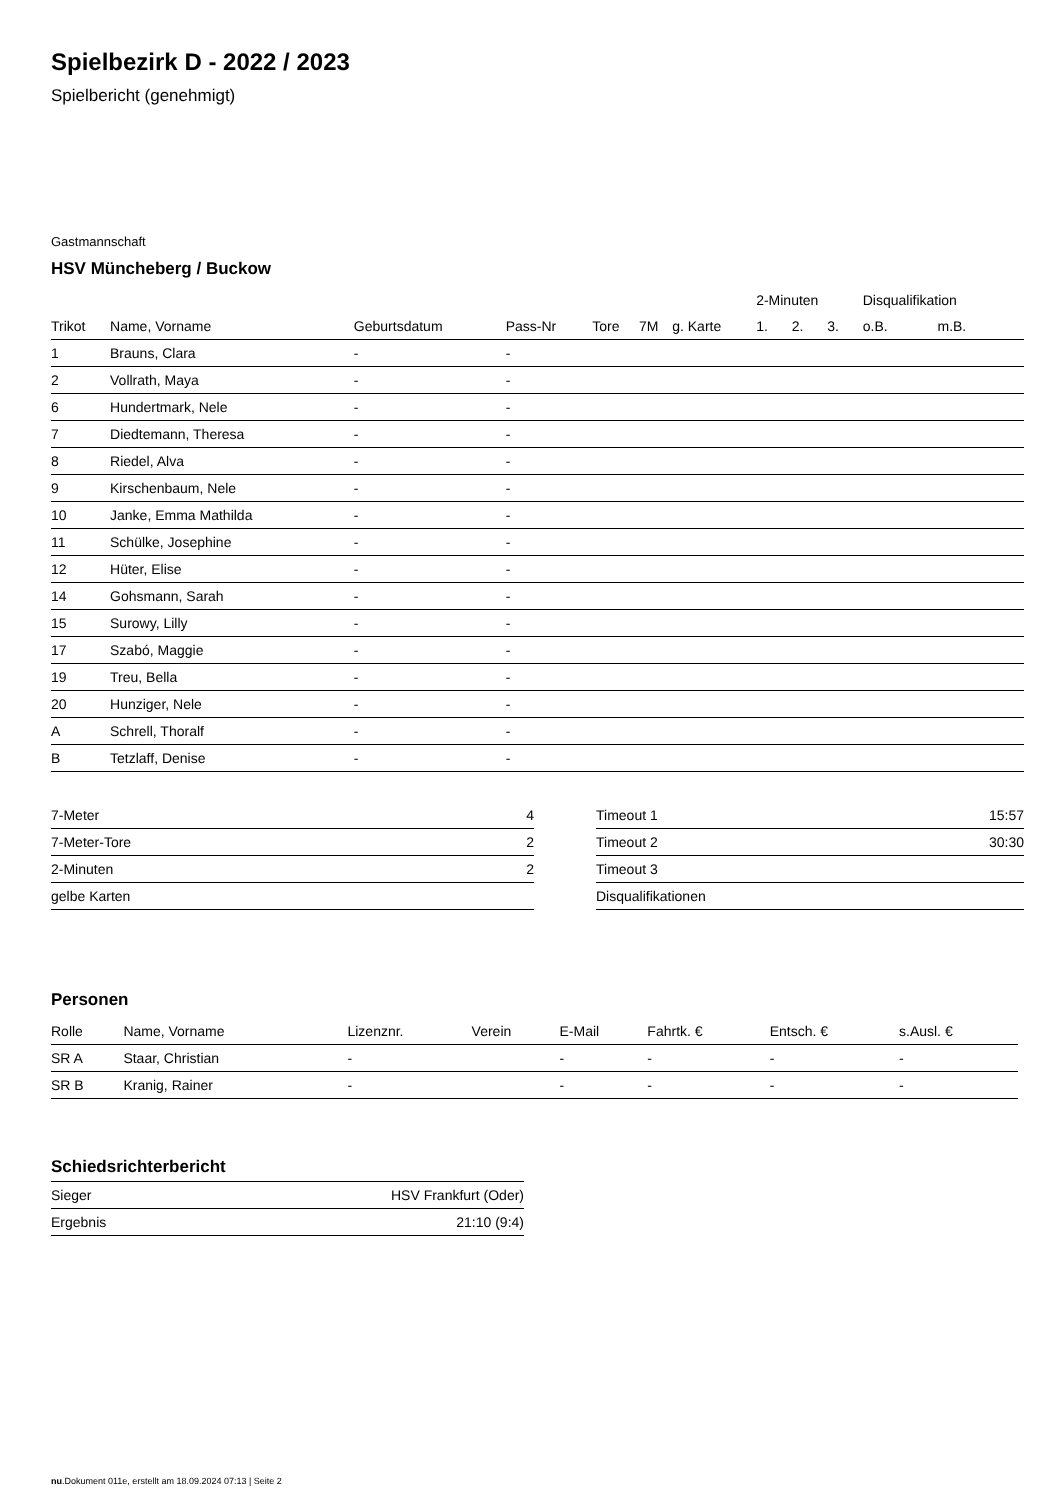Spielbezirk D - 2022 / 2023
Spielbericht (genehmigt)
Gastmannschaft
HSV Müncheberg / Buckow
| | | | | | | | 2-Minuten | | | Disqualifikation | |
| --- | --- | --- | --- | --- | --- | --- | --- | --- | --- | --- | --- |
| Trikot | Name, Vorname | Geburtsdatum | Pass-Nr | Tore | 7M | g. Karte | 1. | 2. | 3. | o.B. | m.B. |
| 1 | Brauns, Clara | - | - | | | | | | | | |
| 2 | Vollrath, Maya | - | - | | | | | | | | |
| 6 | Hundertmark, Nele | - | - | | | | | | | | |
| 7 | Diedtemann, Theresa | - | - | | | | | | | | |
| 8 | Riedel, Alva | - | - | | | | | | | | |
| 9 | Kirschenbaum, Nele | - | - | | | | | | | | |
| 10 | Janke, Emma Mathilda | - | - | | | | | | | | |
| 11 | Schülke, Josephine | - | - | | | | | | | | |
| 12 | Hüter, Elise | - | - | | | | | | | | |
| 14 | Gohsmann, Sarah | - | - | | | | | | | | |
| 15 | Surowy, Lilly | - | - | | | | | | | | |
| 17 | Szabó, Maggie | - | - | | | | | | | | |
| 19 | Treu, Bella | - | - | | | | | | | | |
| 20 | Hunziger, Nele | - | - | | | | | | | | |
| A | Schrell, Thoralf | - | - | | | | | | | | |
| B | Tetzlaff, Denise | - | - | | | | | | | | |
| 7-Meter | 4 |
| 7-Meter-Tore | 2 |
| 2-Minuten | 2 |
| gelbe Karten | |
| Timeout 1 | 15:57 |
| Timeout 2 | 30:30 |
| Timeout 3 | |
| Disqualifikationen | |
Personen
| Rolle | Name, Vorname | Lizenznr. | Verein | E-Mail | Fahrtk. € | Entsch. € | s.Ausl. € |
| --- | --- | --- | --- | --- | --- | --- | --- |
| SR A | Staar, Christian | - | | - | - | - | - |
| SR B | Kranig, Rainer | - | | - | - | - | - |
Schiedsrichterbericht
| Sieger | HSV Frankfurt (Oder) |
| Ergebnis | 21:10 (9:4) |
nu.Dokument 011e, erstellt am 18.09.2024 07:13 | Seite 2